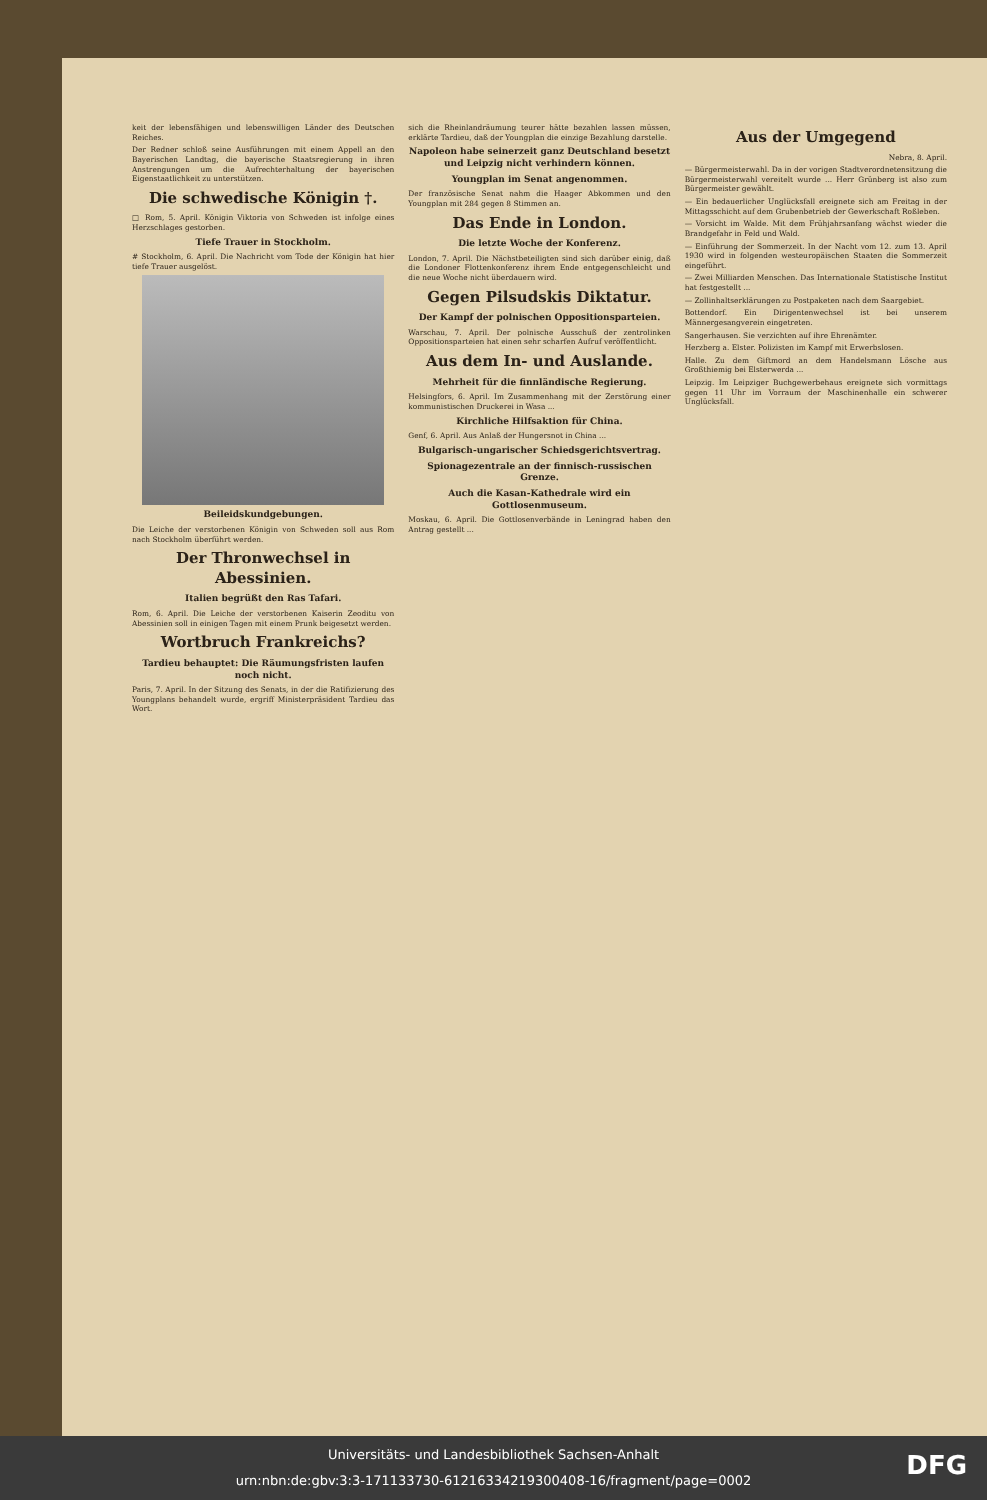keit der lebensfähigen und lebenswilligen Länder des Deutschen Reiches.
Der Redner schloß seine Ausführungen mit einem Appell an den Bayerischen Landtag, die bayerische Staatsregierung in ihren Anstrengungen um die Aufrechterhaltung der bayerischen Eigenstaatlichkeit zu unterstützen.
Die schwedische Königin †.
□ Rom, 5. April. Königin Viktoria von Schweden ist infolge eines Herzschlages gestorben.
Tiefe Trauer in Stockholm.
# Stockholm, 6. April. Die Nachricht vom Tode der Königin hat hier tiefe Trauer ausgelöst.
Beileidskundgebungen.
Die Leiche der verstorbenen Königin von Schweden soll aus Rom nach Stockholm überführt werden.
Der Thronwechsel in Abessinien.
Italien begrüßt den Ras Tafari.
Rom, 6. April. Die Leiche der verstorbenen Kaiserin Zeoditu von Abessinien soll in einigen Tagen mit einem Prunk beigesetzt werden.
Wortbruch Frankreichs?
Tardieu behauptet: Die Räumungsfristen laufen noch nicht.
Paris, 7. April. In der Sitzung des Senats, in der die Ratifizierung des Youngplans behandelt wurde, ergriff Ministerpräsident Tardieu das Wort.
sich die Rheinlandräumung teurer hätte bezahlen lassen müssen, erklärte Tardieu, daß der Youngplan die einzige Bezahlung darstelle.
Napoleon habe seinerzeit ganz Deutschland besetzt und Leipzig nicht verhindern können.
Youngplan im Senat angenommen.
Der französische Senat nahm die Haager Abkommen und den Youngplan mit 284 gegen 8 Stimmen an.
Das Ende in London.
Die letzte Woche der Konferenz.
London, 7. April. Die Nächstbeteiligten sind sich darüber einig, daß die Londoner Flottenkonferenz ihrem Ende entgegenschleicht und die neue Woche nicht überdauern wird.
Gegen Pilsudskis Diktatur.
Der Kampf der polnischen Oppositionsparteien.
Warschau, 7. April. Der polnische Ausschuß der zentrolinken Oppositionsparteien hat einen sehr scharfen Aufruf veröffentlicht.
Aus dem In- und Auslande.
Mehrheit für die finnländische Regierung.
Helsingfors, 6. April. Im Zusammenhang mit der Zerstörung einer kommunistischen Druckerei in Wasa ...
Kirchliche Hilfsaktion für China.
Genf, 6. April. Aus Anlaß der Hungersnot in China ...
Bulgarisch-ungarischer Schiedsgerichtsvertrag.
Spionagezentrale an der finnisch-russischen Grenze.
Auch die Kasan-Kathedrale wird ein Gottlosenmuseum.
Moskau, 6. April. Die Gottlosenverbände in Leningrad haben den Antrag gestellt ...
Aus der Umgegend
Nebra, 8. April.
— Bürgermeisterwahl. Da in der vorigen Stadtverordnetensitzung die Bürgermeisterwahl vereitelt wurde ... Herr Grünberg ist also zum Bürgermeister gewählt.
— Ein bedauerlicher Unglücksfall ereignete sich am Freitag in der Mittagsschicht auf dem Grubenbetrieb der Gewerkschaft Roßleben.
— Vorsicht im Walde. Mit dem Frühjahrsanfang wächst wieder die Brandgefahr in Feld und Wald.
— Einführung der Sommerzeit. In der Nacht vom 12. zum 13. April 1930 wird in folgenden westeuropäischen Staaten die Sommerzeit eingeführt.
— Zwei Milliarden Menschen. Das Internationale Statistische Institut hat festgestellt ...
— Zollinhaltserklärungen zu Postpaketen nach dem Saargebiet.
Bottendorf. Ein Dirigentenwechsel ist bei unserem Männergesangverein eingetreten.
Sangerhausen. Sie verzichten auf ihre Ehrenämter.
Herzberg a. Elster. Polizisten im Kampf mit Erwerbslosen.
Halle. Zu dem Giftmord an dem Handelsmann Lösche aus Großthiemig bei Elsterwerda ...
Leipzig. Im Leipziger Buchgewerbehaus ereignete sich vormittags gegen 11 Uhr im Vorraum der Maschinenhalle ein schwerer Unglücksfall.
Universitäts- und Landesbibliothek Sachsen-Anhalt
urn:nbn:de:gbv:3:3-171133730-61216334219300408-16/fragment/page=0002
DFG